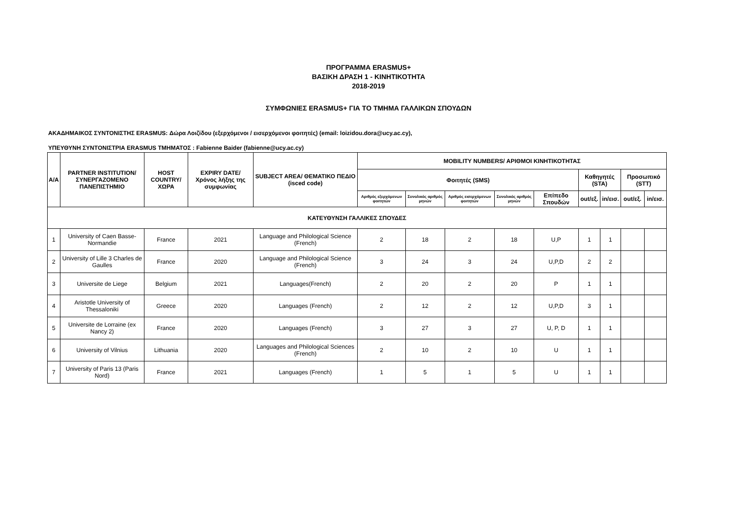ΠΡΟΓΡΑΜΜΑ ERASMUS+
ΒΑΣΙΚΗ ΔΡΑΣΗ 1 - ΚΙΝΗΤΙΚΟΤΗΤΑ
2018-2019
ΣΥΜΦΩΝΙΕΣ ERASMUS+ ΓΙΑ ΤΟ ΤΜΗΜΑ ΓΑΛΛΙΚΩΝ ΣΠΟΥΔΩΝ
ΑΚΑΔΗΜΑΙΚΟΣ ΣΥΝΤΟΝΙΣΤΗΣ ERASMUS: Δώρα Λοιζίδου (εξερχόμενοι / εισερχόμενοι φοιτητές) (email: loizidou.dora@ucy.ac.cy),
ΥΠΕΥΘΥΝΗ ΣΥΝΤΟΝΙΣΤΡΙΑ ERASMUS ΤΜΗΜΑΤΟΣ : Fabienne Baider (fabienne@ucy.ac.cy)
| A/A | PARTNER INSTITUTION/ ΣΥΝΕΡΓΑΖΟΜΕΝΟ ΠΑΝΕΠΙΣΤΗΜΙΟ | HOST COUNTRY/ ΧΩΡΑ | EXPIRY DATE/ Χρόνος λήξης της συμφωνίας | SUBJECT AREA/ ΘΕΜΑΤΙΚΟ ΠΕΔΙΟ (isced code) | MOBILITY NUMBERS/ ΑΡΙΘΜΟΙ ΚΙΝΗΤΙΚΟΤΗΤΑΣ | | | | | | | | |
| --- | --- | --- | --- | --- | --- | --- | --- | --- | --- | --- | --- | --- | --- |
| | | | | | Φοιτητές (SMS) | | | | | Καθηγητές (STA) | | Προσωπικό (STT) | |
| | | | | | Αριθμός εξερχόμενων φοιτητών | Συνολικός αριθμός μηνών | Αριθμός εισερχόμενων φοιτητών | Συνολικός αριθμός μηνών | Επίπεδο Σπουδών | out/εξ. | in/εισ. | out/εξ. | in/εισ. |
| ΚΑΤΕΥΘΥΝΣΗ ΓΑΛΛΙΚΕΣ ΣΠΟΥΔΕΣ | | | | | | | | | | | | | |
| 1 | University of Caen Basse-Normandie | France | 2021 | Language and Philological Science (French) | 2 | 18 | 2 | 18 | U,P | 1 | 1 | | |
| 2 | University of Lille 3 Charles de Gaulles | France | 2020 | Language and Philological Science (French) | 3 | 24 | 3 | 24 | U,P,D | 2 | 2 | | |
| 3 | Universite de Liege | Belgium | 2021 | Languages(French) | 2 | 20 | 2 | 20 | P | 1 | 1 | | |
| 4 | Aristotle University of Thessaloniki | Greece | 2020 | Languages (French) | 2 | 12 | 2 | 12 | U,P,D | 3 | 1 | | |
| 5 | Universite de Lorraine (ex Nancy 2) | France | 2020 | Languages (French) | 3 | 27 | 3 | 27 | U, P, D | 1 | 1 | | |
| 6 | University of Vilnius | Lithuania | 2020 | Languages and Philological Sciences (French) | 2 | 10 | 2 | 10 | U | 1 | 1 | | |
| 7 | University of Paris 13 (Paris Nord) | France | 2021 | Languages (French) | 1 | 5 | 1 | 5 | U | 1 | 1 | | |